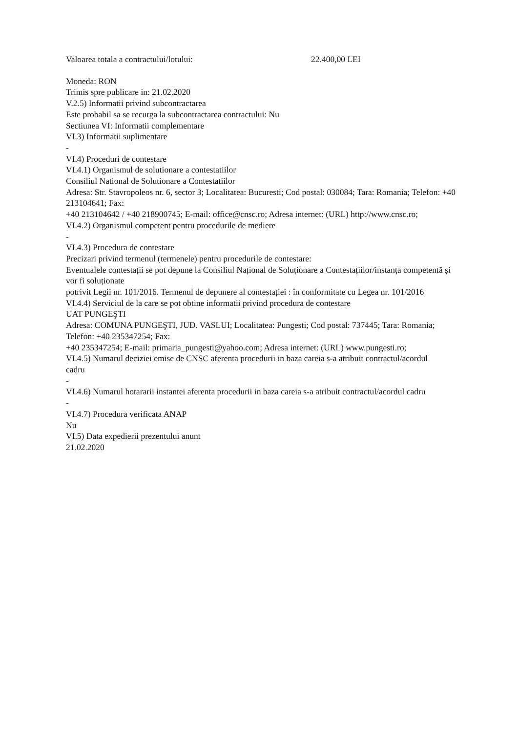Valoarea totala a contractului/lotului: 22.400,00 LEI
Moneda: RON
Trimis spre publicare in: 21.02.2020
V.2.5) Informatii privind subcontractarea
Este probabil sa se recurga la subcontractarea contractului: Nu
Sectiunea VI: Informatii complementare
VI.3) Informatii suplimentare
-
VI.4) Proceduri de contestare
VI.4.1) Organismul de solutionare a contestatiilor
Consiliul National de Solutionare a Contestatiilor
Adresa: Str. Stavropoleos nr. 6, sector 3; Localitatea: Bucuresti; Cod postal: 030084; Tara: Romania; Telefon: +40 213104641; Fax:
+40 213104642 / +40 218900745; E-mail: office@cnsc.ro; Adresa internet: (URL) http://www.cnsc.ro;
VI.4.2) Organismul competent pentru procedurile de mediere
-
VI.4.3) Procedura de contestare
Precizari privind termenul (termenele) pentru procedurile de contestare:
Eventualele contestații se pot depune la Consiliul Național de Soluționare a Contestațiilor/instanța competentă și vor fi soluționate
potrivit Legii nr. 101/2016. Termenul de depunere al contestației : în conformitate cu Legea nr. 101/2016
VI.4.4) Serviciul de la care se pot obtine informatii privind procedura de contestare
UAT PUNGEŞTI
Adresa: COMUNA PUNGEŞTI, JUD. VASLUI; Localitatea: Pungesti; Cod postal: 737445; Tara: Romania; Telefon: +40 235347254; Fax:
+40 235347254; E-mail: primaria_pungesti@yahoo.com; Adresa internet: (URL) www.pungesti.ro;
VI.4.5) Numarul deciziei emise de CNSC aferenta procedurii in baza careia s-a atribuit contractul/acordul
cadru
-
VI.4.6) Numarul hotararii instantei aferenta procedurii in baza careia s-a atribuit contractul/acordul cadru
-
VI.4.7) Procedura verificata ANAP
Nu
VI.5) Data expedierii prezentului anunt
21.02.2020